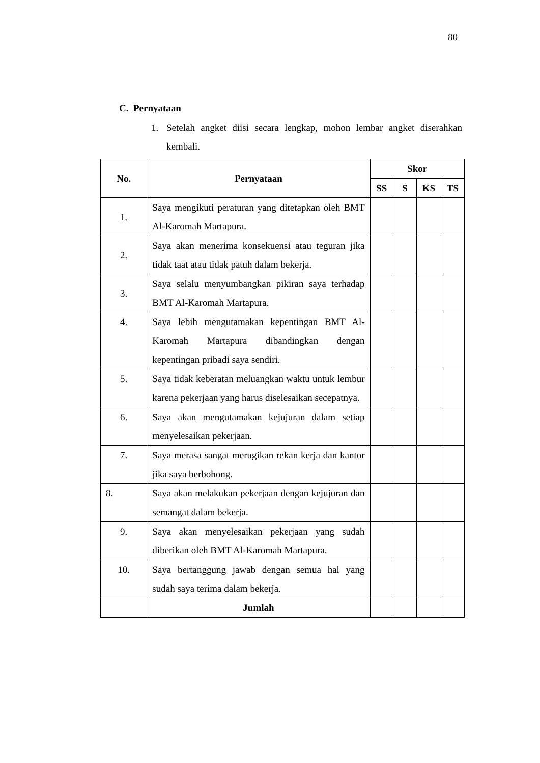80
C. Pernyataan
1. Setelah angket diisi secara lengkap, mohon lembar angket diserahkan kembali.
| No. | Pernyataan | Skor | | | |
| --- | --- | --- | --- | --- | --- |
| | | SS | S | KS | TS |
| 1. | Saya mengikuti peraturan yang ditetapkan oleh BMT Al-Karomah Martapura. | | | | |
| 2. | Saya akan menerima konsekuensi atau teguran jika tidak taat atau tidak patuh dalam bekerja. | | | | |
| 3. | Saya selalu menyumbangkan pikiran saya terhadap BMT Al-Karomah Martapura. | | | | |
| 4. | Saya lebih mengutamakan kepentingan BMT Al-Karomah Martapura dibandingkan dengan kepentingan pribadi saya sendiri. | | | | |
| 5. | Saya tidak keberatan meluangkan waktu untuk lembur karena pekerjaan yang harus diselesaikan secepatnya. | | | | |
| 6. | Saya akan mengutamakan kejujuran dalam setiap menyelesaikan pekerjaan. | | | | |
| 7. | Saya merasa sangat merugikan rekan kerja dan kantor jika saya berbohong. | | | | |
| 8. | Saya akan melakukan pekerjaan dengan kejujuran dan semangat dalam bekerja. | | | | |
| 9. | Saya akan menyelesaikan pekerjaan yang sudah diberikan oleh BMT Al-Karomah Martapura. | | | | |
| 10. | Saya bertanggung jawab dengan semua hal yang sudah saya terima dalam bekerja. | | | | |
| | Jumlah | | | | |